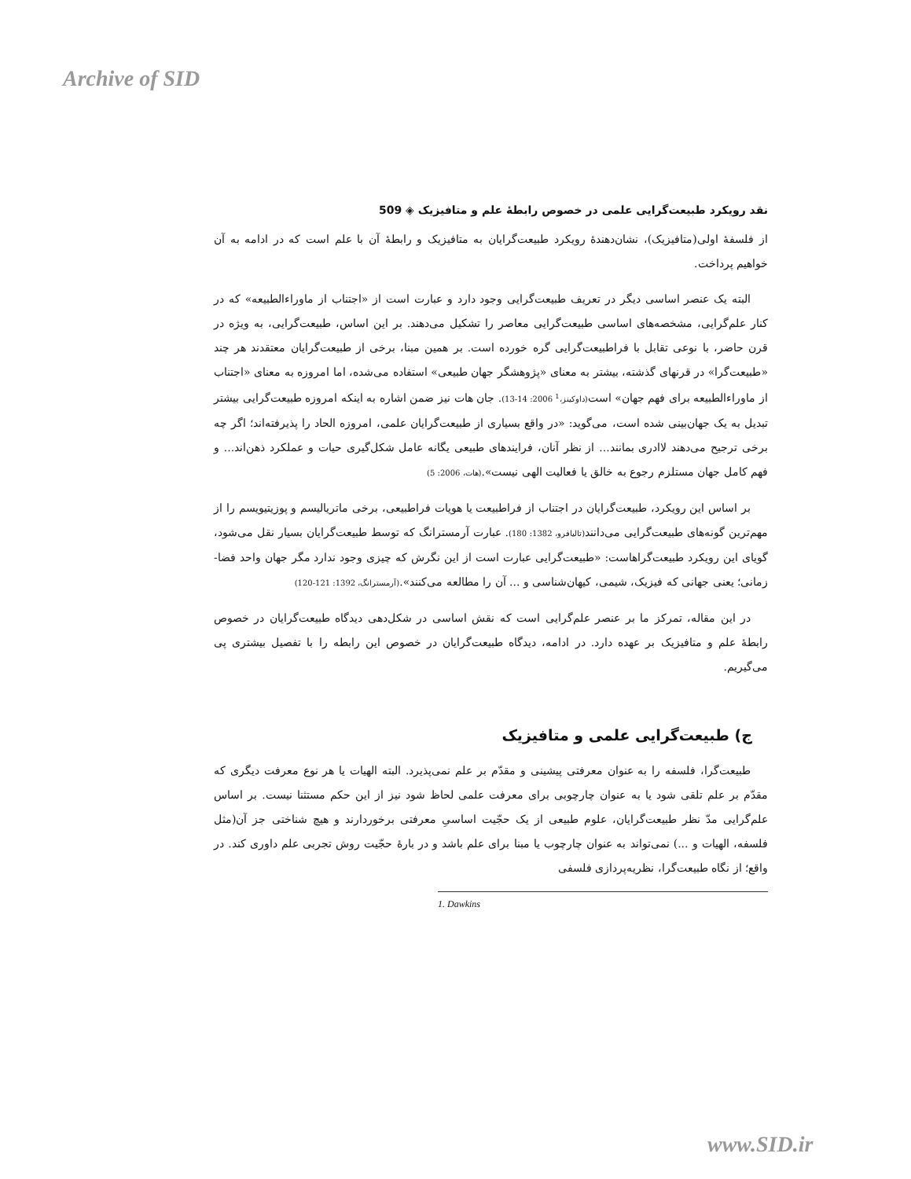Archive of SID
نقد رویکرد طبیعت‌گرایی علمی در خصوص رابطهٔ علم و متافیزیک ◈ 509
از فلسفهٔ اولی(متافیزیک)، نشان‌دهندهٔ رویکرد طبیعت‌گرایان به متافیزیک و رابطهٔ آن با علم است که در ادامه به آن خواهیم پرداخت.
البته یک عنصر اساسی دیگر در تعریف طبیعت‌گرایی وجود دارد و عبارت است از «اجتناب از ماوراءالطبیعه» که در کنار علم‌گرایی، مشخصه‌های اساسی طبیعت‌گرایی معاصر را تشکیل می‌دهند. بر این اساس، طبیعت‌گرایی، به ویژه در قرن حاضر، با نوعی تقابل با فراطبیعت‌گرایی گره خورده است. بر همین مبنا، برخی از طبیعت‌گرایان معتقدند هر چند «طبیعت‌گرا» در قرنهای گذشته، بیشتر به معنای «پژوهشگر جهان طبیعی» استفاده می‌شده، اما امروزه به معنای «اجتناب از ماوراءالطبیعه برای فهم جهان» است(داوکینز،<sup>1</sup> 2006: 14-13). جان هات نیز ضمن اشاره به اینکه امروزه طبیعت‌گرایی بیشتر تبدیل به یک جهان‌بینی شده است، می‌گوید: «در واقع بسیاری از طبیعت‌گرایان علمی، امروزه الحاد را پذیرفته‌اند؛ اگر چه برخی ترجیح می‌دهند لاادری بمانند... از نظر آنان، فرایندهای طبیعی یگانه عامل شکل‌گیری حیات و عملکرد ذهن‌اند... و فهم کامل جهان مستلزم رجوع به خالق یا فعالیت الهی نیست».(هات، 2006: 5)
بر اساس این رویکرد، طبیعت‌گرایان در اجتناب از فراطبیعت یا هویات فراطبیعی، برخی ماتریالیسم و پوزیتیویسم را از مهم‌ترین گونه‌های طبیعت‌گرایی می‌دانند(تالیافرو، 1382: 180). عبارت آرمسترانگ که توسط طبیعت‌گرایان بسیار نقل می‌شود، گویای این رویکرد طبیعت‌گراهاست: «طبیعت‌گرایی عبارت است از این نگرش که چیزی وجود ندارد مگر جهان واحد فضا- زمانی؛ یعنی جهانی که فیزیک، شیمی، کیهان‌شناسی و ... آن را مطالعه می‌کنند».(آرمسترانگ، 1392: 121-120)
در این مقاله، تمرکز ما بر عنصر علم‌گرایی است که نقش اساسی در شکل‌دهی دیدگاه طبیعت‌گرایان در خصوص رابطهٔ علم و متافیزیک بر عهده دارد. در ادامه، دیدگاه طبیعت‌گرایان در خصوص این رابطه را با تفصیل بیشتری پی می‌گیریم.
ج) طبیعت‌گرایی علمی و متافیزیک
طبیعت‌گرا، فلسفه را به عنوان معرفتی پیشینی و مقدّم بر علم نمی‌پذیرد. البته الهیات یا هر نوع معرفت دیگری که مقدّم بر علم تلقی شود یا به عنوان چارچوبی برای معرفت علمی لحاظ شود نیز از این حکم مستثنا نیست. بر اساس علم‌گرایی مدّ نظر طبیعت‌گرایان، علوم طبیعی از یک حجّیت اساسیِ معرفتی برخوردارند و هیچ شناختی جز آن(مثل فلسفه، الهیات و ...) نمی‌تواند به عنوان چارچوب یا مبنا برای علم باشد و در بارهٔ حجّیت روش تجربی علم داوری کند. در واقع؛ از نگاه طبیعت‌گرا، نظریه‌پردازی فلسفی
1. Dawkins
www.SID.ir